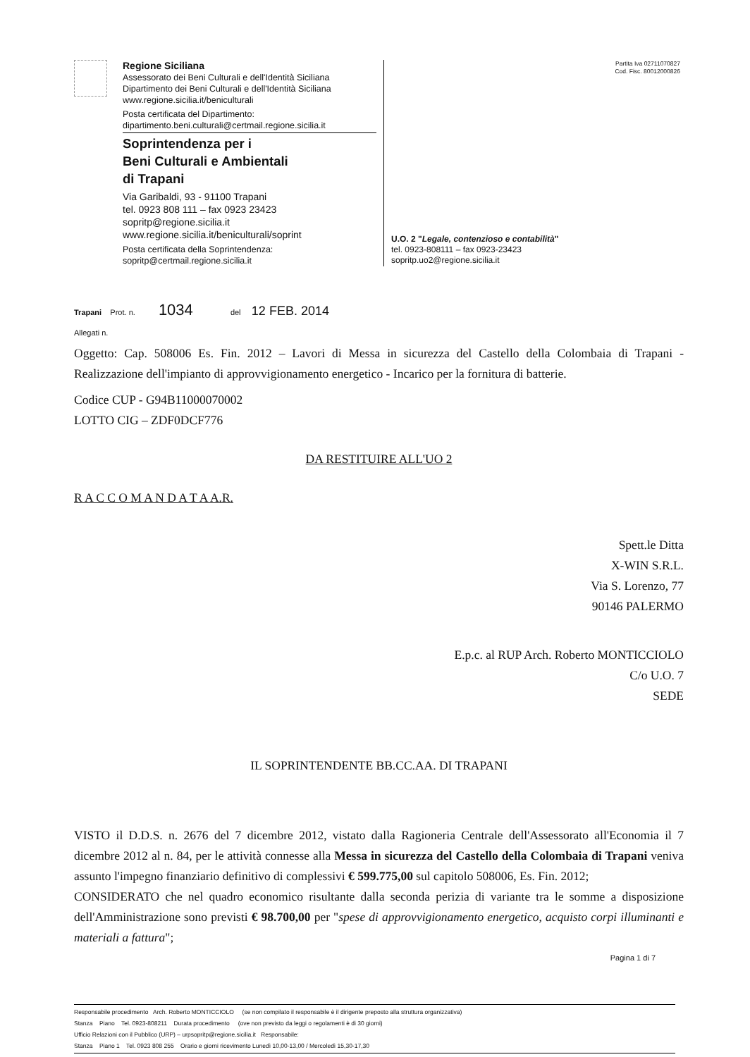Regione Siciliana
Assessorato dei Beni Culturali e dell'Identità Siciliana
Dipartimento dei Beni Culturali e dell'Identità Siciliana
www.regione.sicilia.it/beniculturali
Posta certificata del Dipartimento:
dipartimento.beni.culturali@certmail.regione.sicilia.it
Soprintendenza per i
Beni Culturali e Ambientali
di Trapani
Via Garibaldi, 93 - 91100 Trapani
tel. 0923 808 111 – fax 0923 23423
sopritp@regione.sicilia.it
www.regione.sicilia.it/beniculturali/soprint
Posta certificata della Soprintendenza:
sopritp@certmail.regione.sicilia.it
Partita Iva 02711070827
Cod. Fisc. 80012000826
U.O. 2 "Legale, contenzioso e contabilità"
tel. 0923-808111 – fax 0923-23423
sopritp.uo2@regione.sicilia.it
Trapani Prot. n. 1034 del 12 FEB. 2014
Allegati n.
Oggetto: Cap. 508006 Es. Fin. 2012 – Lavori di Messa in sicurezza del Castello della Colombaia di Trapani - Realizzazione dell'impianto di approvvigionamento energetico - Incarico per la fornitura di batterie.
Codice CUP - G94B11000070002
LOTTO CIG – ZDF0DCF776
DA RESTITUIRE ALL'UO 2
R A C C O M A N D A T A A.R.
Spett.le Ditta
X-WIN S.R.L.
Via S. Lorenzo, 77
90146 PALERMO
E.p.c. al RUP Arch. Roberto MONTICCIOLO
C/o U.O. 7
SEDE
IL SOPRINTENDENTE BB.CC.AA. DI TRAPANI
VISTO il D.D.S. n. 2676 del 7 dicembre 2012, vistato dalla Ragioneria Centrale dell'Assessorato all'Economia il 7 dicembre 2012 al n. 84, per le attività connesse alla Messa in sicurezza del Castello della Colombaia di Trapani veniva assunto l'impegno finanziario definitivo di complessivi € 599.775,00 sul capitolo 508006, Es. Fin. 2012;
CONSIDERATO che nel quadro economico risultante dalla seconda perizia di variante tra le somme a disposizione dell'Amministrazione sono previsti € 98.700,00 per "spese di approvvigionamento energetico, acquisto corpi illuminanti e materiali a fattura";
Pagina 1 di 7
Responsabile procedimento Arch. Roberto MONTICCIOLO (se non compilato il responsabile è il dirigente preposto alla struttura organizzativa)
Stanza Piano Tel. 0923-808211 Durata procedimento (ove non previsto da leggi o regolamenti è di 30 giorni)
Ufficio Relazioni con il Pubblico (URP) – urpsopritp@regione.sicilia.it Responsabile:
Stanza Piano 1 Tel. 0923 808 255 Orario e giorni ricevimento Lunedì 10,00-13,00 / Mercoledì 15,30-17,30